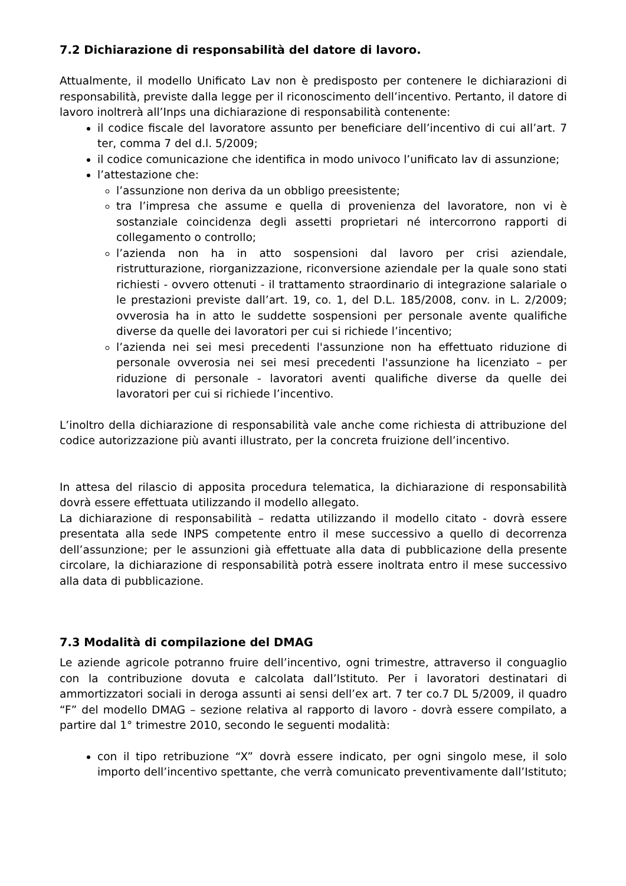7.2 Dichiarazione di responsabilità del datore di lavoro.
Attualmente, il modello Unificato Lav non è predisposto per contenere le dichiarazioni di responsabilità, previste dalla legge per il riconoscimento dell’incentivo. Pertanto, il datore di lavoro inoltrerà all’Inps una dichiarazione di responsabilità contenente:
il codice fiscale del lavoratore assunto per beneficiare dell’incentivo di cui all’art. 7 ter, comma 7 del d.l. 5/2009;
il codice comunicazione che identifica in modo univoco l’unificato lav di assunzione;
l’attestazione che:
l’assunzione non deriva da un obbligo preesistente;
tra l’impresa che assume e quella di provenienza del lavoratore, non vi è sostanziale coincidenza degli assetti proprietari né intercorrono rapporti di collegamento o controllo;
l’azienda non ha in atto sospensioni dal lavoro per crisi aziendale, ristrutturazione, riorganizzazione, riconversione aziendale per la quale sono stati richiesti - ovvero ottenuti - il trattamento straordinario di integrazione salariale o le prestazioni previste dall’art. 19, co. 1, del D.L. 185/2008, conv. in L. 2/2009; ovverosia ha in atto le suddette sospensioni per personale avente qualifiche diverse da quelle dei lavoratori per cui si richiede l’incentivo;
l’azienda nei sei mesi precedenti l'assunzione non ha effettuato riduzione di personale ovverosia nei sei mesi precedenti l'assunzione ha licenziato – per riduzione di personale - lavoratori aventi qualifiche diverse da quelle dei lavoratori per cui si richiede l’incentivo.
L’inoltro della dichiarazione di responsabilità vale anche come richiesta di attribuzione del codice autorizzazione più avanti illustrato, per la concreta fruizione dell’incentivo.
In attesa del rilascio di apposita procedura telematica, la dichiarazione di responsabilità dovrà essere effettuata utilizzando il modello allegato.
La dichiarazione di responsabilità – redatta utilizzando il modello citato - dovrà essere presentata alla sede INPS competente entro il mese successivo a quello di decorrenza dell’assunzione; per le assunzioni già effettuate alla data di pubblicazione della presente circolare, la dichiarazione di responsabilità potrà essere inoltrata entro il mese successivo alla data di pubblicazione.
7.3 Modalità di compilazione del DMAG
Le aziende agricole potranno fruire dell’incentivo, ogni trimestre, attraverso il conguaglio con la contribuzione dovuta e calcolata dall’Istituto. Per i lavoratori destinatari di ammortizzatori sociali in deroga assunti ai sensi dell’ex art. 7 ter co.7 DL 5/2009, il quadro “F” del modello DMAG – sezione relativa al rapporto di lavoro - dovrà essere compilato, a partire dal 1° trimestre 2010, secondo le seguenti modalità:
con il tipo retribuzione “X” dovrà essere indicato, per ogni singolo mese, il solo importo dell’incentivo spettante, che verrà comunicato preventivamente dall’Istituto;